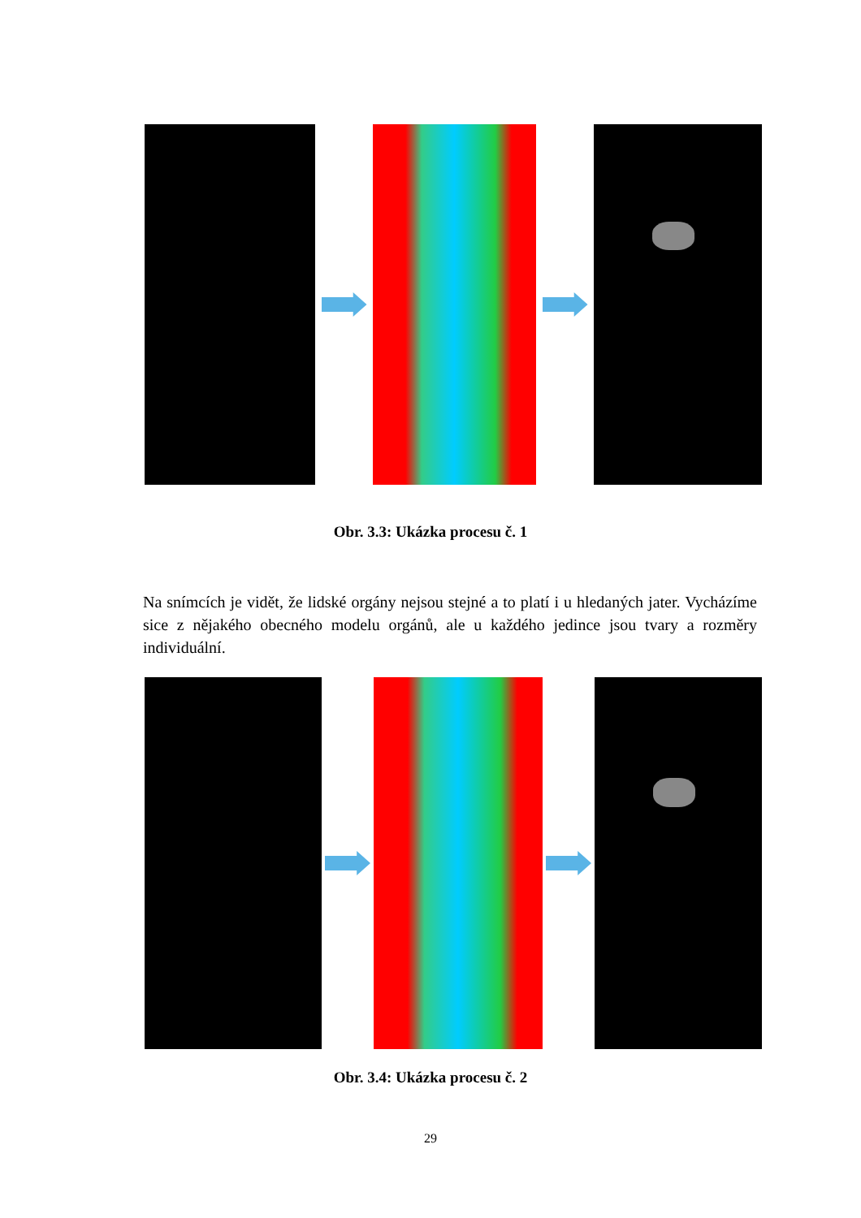Obr. 3.3: Ukázka procesu č. 1
Na snímcích je vidět, že lidské orgány nejsou stejné a to platí i u hledaných jater. Vycházíme sice z nějakého obecného modelu orgánů, ale u každého jedince jsou tvary a rozměry individuální.
Obr. 3.4: Ukázka procesu č. 2
29